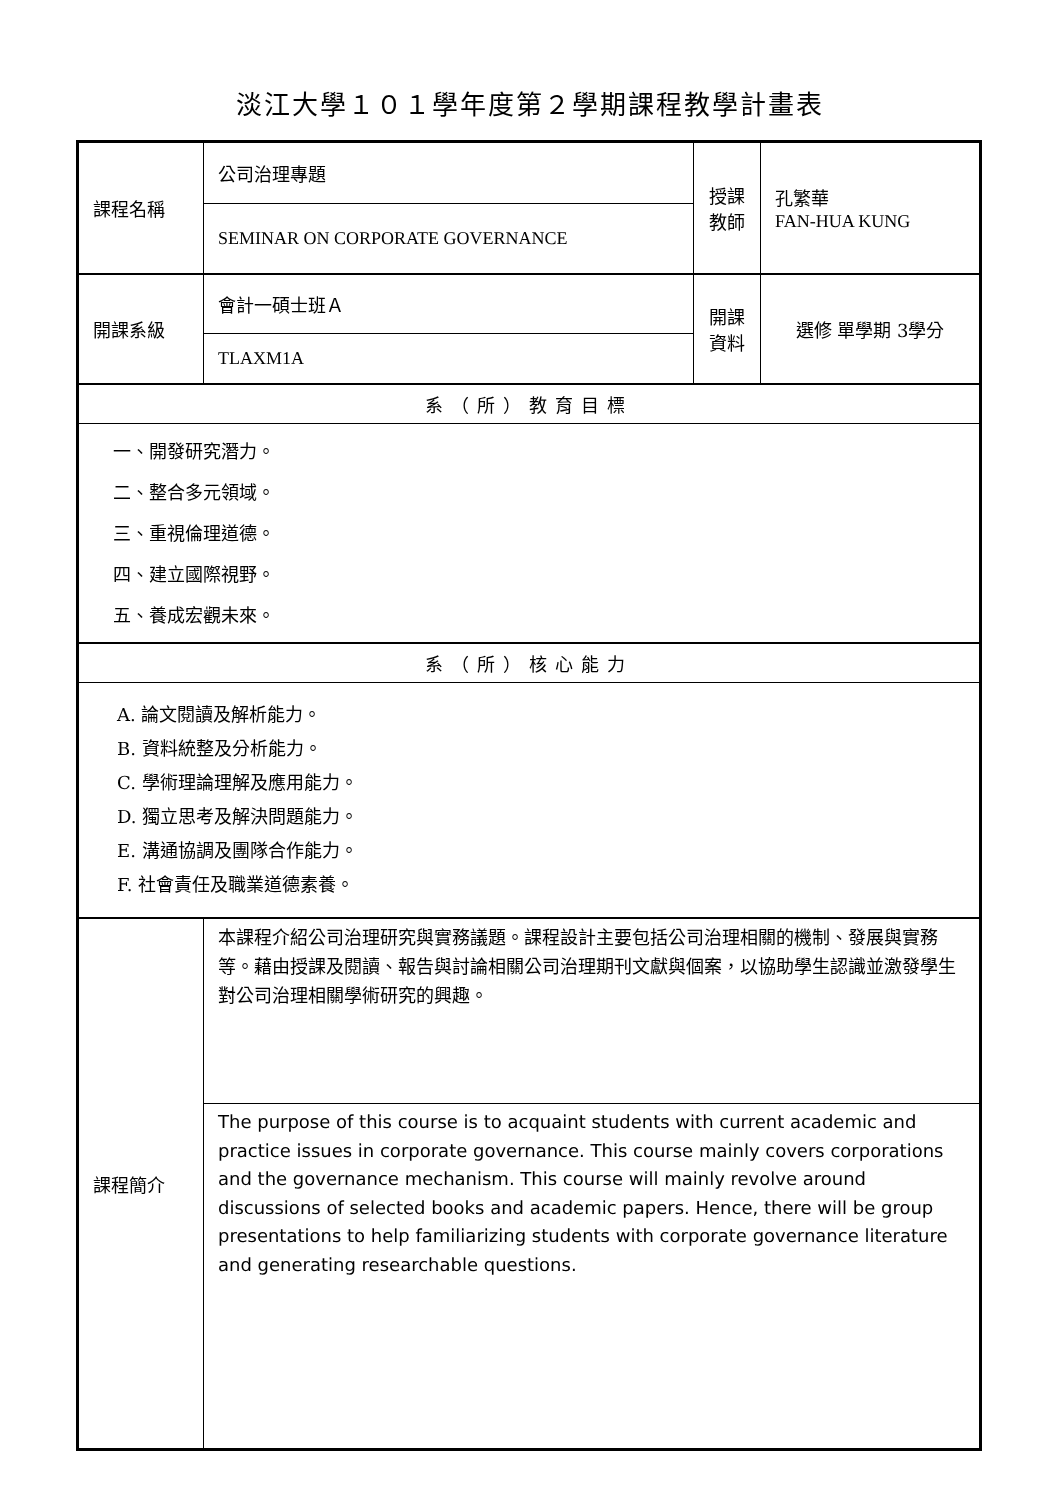淡江大學１０１學年度第２學期課程教學計畫表
| 課程名稱 | 公司治理專題 | 授課 教師 | 孔繁華 FAN-HUA KUNG |
| | SEMINAR ON CORPORATE GOVERNANCE | | |
| 開課系級 | 會計一碩士班Ａ | 開課 資料 | 選修 單學期 3學分 |
| | TLAXM1A | | |
| 系（所）教育目標 | | | |
| 一、開發研究潛力。 二、整合多元領域。 三、重視倫理道德。 四、建立國際視野。 五、養成宏觀未來。 | | | |
| 系（所）核心能力 | | | |
| A. 論文閱讀及解析能力。 B. 資料統整及分析能力。 C. 學術理論理解及應用能力。 D. 獨立思考及解決問題能力。 E. 溝通協調及團隊合作能力。 F. 社會責任及職業道德素養。 | | | |
| 課程簡介 | 本課程介紹公司治理研究與實務議題。課程設計主要包括公司治理相關的機制、發展與實務等。藉由授課及閱讀、報告與討論相關公司治理期刊文獻與個案，以協助學生認識並激發學生對公司治理相關學術研究的興趣。 | | |
| | The purpose of this course is to acquaint students with current academic and practice issues in corporate governance. This course mainly covers corporations and the governance mechanism. This course will mainly revolve around discussions of selected books and academic papers. Hence, there will be group presentations to help familiarizing students with corporate governance literature and generating researchable questions. | | |